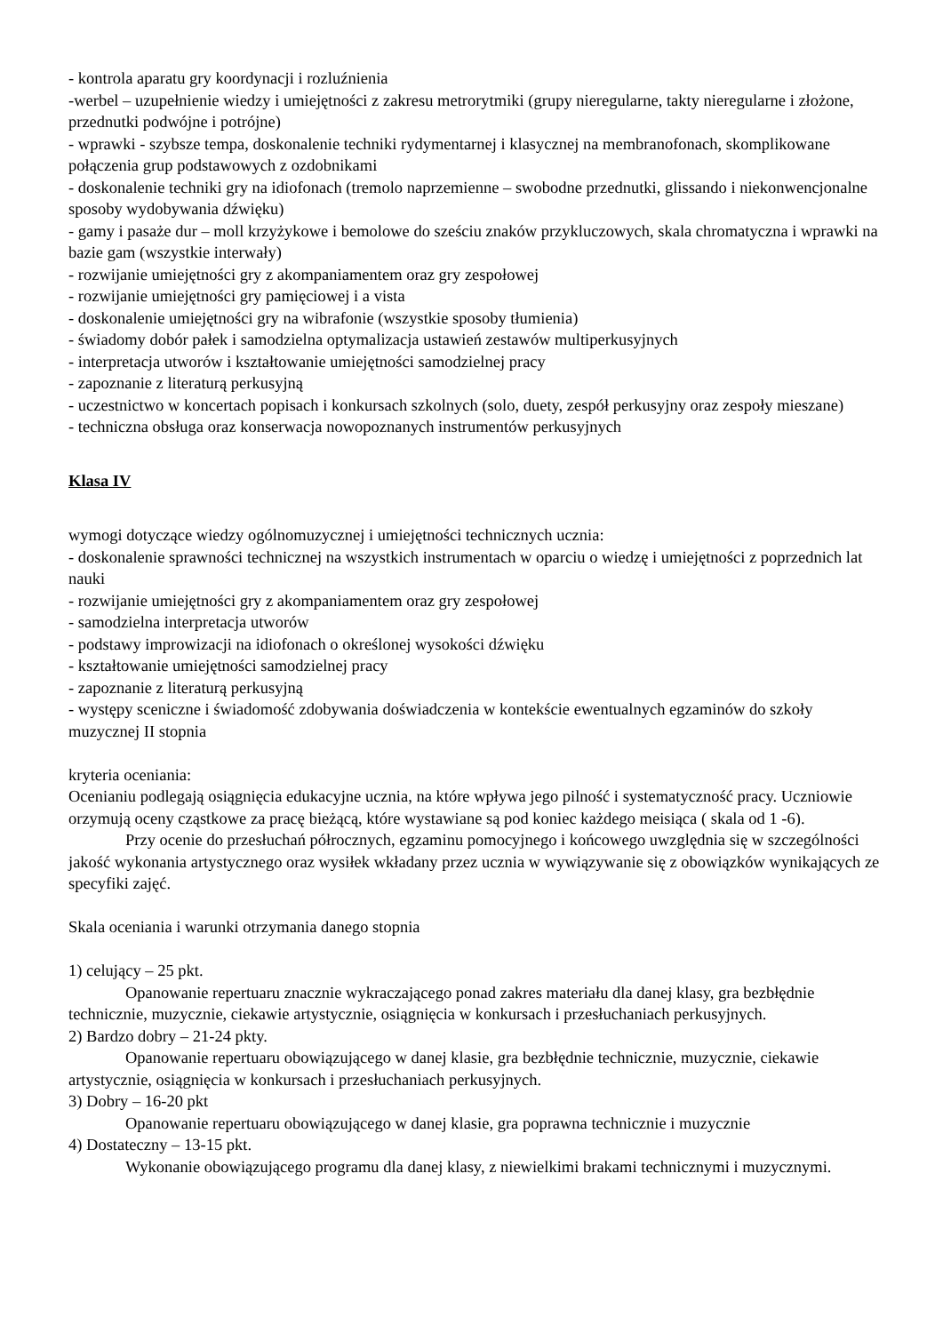- kontrola aparatu gry koordynacji i rozluźnienia
-werbel – uzupełnienie wiedzy i umiejętności z zakresu metrorytmiki (grupy nieregularne, takty nieregularne i złożone, przednutki podwójne i potrójne)
- wprawki - szybsze tempa, doskonalenie techniki rydymentarnej i klasycznej na membranofonach, skomplikowane połączenia grup podstawowych z ozdobnikami
- doskonalenie techniki gry na idiofonach (tremolo naprzemienne – swobodne przednutki, glissando i niekonwencjonalne sposoby wydobywania dźwięku)
- gamy i pasaże dur – moll krzyżykowe i bemolowe do sześciu znaków przykluczowych, skala chromatyczna i wprawki na bazie gam (wszystkie interwały)
- rozwijanie umiejętności gry z akompaniamentem oraz gry zespołowej
- rozwijanie umiejętności gry pamięciowej i a vista
- doskonalenie umiejętności gry na wibrafonie (wszystkie sposoby tłumienia)
- świadomy dobór pałek i samodzielna optymalizacja ustawień zestawów multiperkusyjnych
- interpretacja utworów i kształtowanie umiejętności samodzielnej pracy
- zapoznanie z literaturą perkusyjną
- uczestnictwo w koncertach popisach i konkursach szkolnych (solo, duety, zespół perkusyjny oraz zespoły mieszane)
- techniczna obsługa oraz konserwacja nowopoznanych instrumentów perkusyjnych
Klasa IV
wymogi dotyczące wiedzy ogólnomuzycznej i umiejętności technicznych ucznia:
- doskonalenie sprawności technicznej na wszystkich instrumentach w oparciu o wiedzę i umiejętności z poprzednich lat nauki
- rozwijanie umiejętności gry z akompaniamentem oraz gry zespołowej
- samodzielna interpretacja utworów
- podstawy improwizacji na idiofonach o określonej wysokości dźwięku
- kształtowanie umiejętności samodzielnej pracy
- zapoznanie z literaturą perkusyjną
- występy sceniczne i świadomość zdobywania doświadczenia w kontekście ewentualnych egzaminów do szkoły muzycznej II stopnia
kryteria oceniania:
Ocenianiu podlegają osiągnięcia edukacyjne ucznia, na które wpływa jego pilność i systematyczność pracy. Uczniowie orzymują oceny cząstkowe za pracę bieżącą, które wystawiane są pod koniec każdego meisiąca ( skala od 1 -6).
Przy ocenie do przesłuchań półrocznych, egzaminu pomocyjnego i końcowego uwzględnia się w szczególności jakość wykonania artystycznego oraz wysiłek wkładany przez ucznia w wywiązywanie się z obowiązków wynikających ze specyfiki zajęć.
Skala oceniania i warunki otrzymania danego stopnia
1) celujący – 25 pkt.
Opanowanie repertuaru znacznie wykraczającego ponad zakres materiału dla danej klasy, gra bezbłędnie technicznie, muzycznie, ciekawie artystycznie, osiągnięcia w konkursach i przesłuchaniach perkusyjnych.
2) Bardzo dobry – 21-24 pkty.
Opanowanie repertuaru obowiązującego w danej klasie, gra bezbłędnie technicznie, muzycznie, ciekawie artystycznie, osiągnięcia w konkursach i przesłuchaniach perkusyjnych.
3) Dobry – 16-20 pkt
Opanowanie repertuaru obowiązującego w danej klasie, gra poprawna technicznie i muzycznie
4) Dostateczny – 13-15 pkt.
Wykonanie obowiązującego programu dla danej klasy, z niewielkimi brakami technicznymi i muzycznymi.